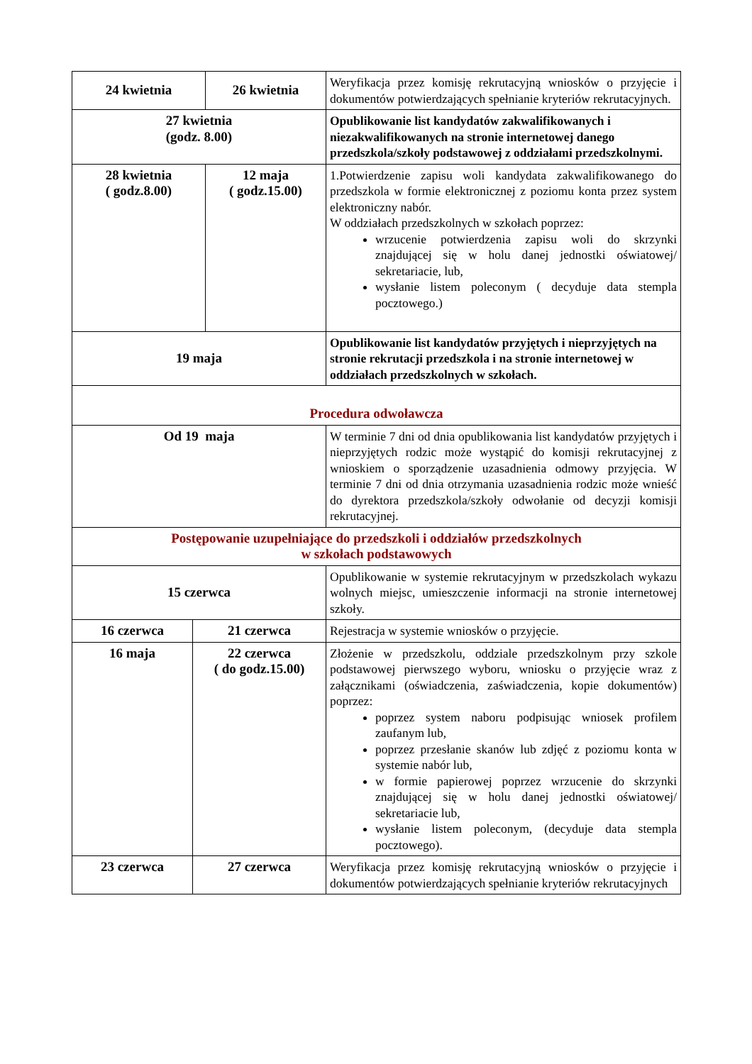| 24 kwietnia | | 26 kwietnia | Weryfikacja przez komisję rekrutacyjną wniosków o przyjęcie i dokumentów potwierdzających spełnianie kryteriów rekrutacyjnych. |
| 27 kwietnia (godz. 8.00) | | | Opublikowanie list kandydatów zakwalifikowanych i niezakwalifikowanych na stronie internetowej danego przedszkola/szkoły podstawowej z oddziałami przedszkolnymi. |
| 28 kwietnia ( godz.8.00) | | 12 maja ( godz.15.00) | 1.Potwierdzenie zapisu woli kandydata zakwalifikowanego do przedszkola w formie elektronicznej z poziomu konta przez system elektroniczny nabór. W oddziałach przedszkolnych w szkołach poprzez: wrzucenie potwierdzenia zapisu woli do skrzynki znajdującej się w holu danej jednostki oświatowej/ sekretariacie, lub, wysłanie listem poleconym ( decyduje data stempla pocztowego.) |
| 19 maja | | | Opublikowanie list kandydatów przyjętych i nieprzyjętych na stronie rekrutacji przedszkola i na stronie internetowej w oddziałach przedszkolnych w szkołach. |
| Procedura odwoławcza | | | |
| Od 19 maja | | | W terminie 7 dni od dnia opublikowania list kandydatów przyjętych i nieprzyjętych rodzic może wystąpić do komisji rekrutacyjnej z wnioskiem o sporządzenie uzasadnienia odmowy przyjęcia. W terminie 7 dni od dnia otrzymania uzasadnienia rodzic może wnieść do dyrektora przedszkola/szkoły odwołanie od decyzji komisji rekrutacyjnej. |
| Postępowanie uzupełniające do przedszkoli i oddziałów przedszkolnych w szkołach podstawowych | | | |
| 15 czerwca | | | Opublikowanie w systemie rekrutacyjnym w przedszkolach wykazu wolnych miejsc, umieszczenie informacji na stronie internetowej szkoły. |
| 16 czerwca | 21 czerwca | | Rejestracja w systemie wniosków o przyjęcie. |
| 16 maja | 22 czerwca ( do godz.15.00) | | Złożenie w przedszkolu, oddziale przedszkolnym przy szkole podstawowej pierwszego wyboru, wniosku o przyjęcie wraz z załącznikami (oświadczenia, zaświadczenia, kopie dokumentów) poprzez: poprzez system naboru podpisując wniosek profilem zaufanym lub, poprzez przesłanie skanów lub zdjęć z poziomu konta w systemie nabór lub, w formie papierowej poprzez wrzucenie do skrzynki znajdującej się w holu danej jednostki oświatowej/ sekretariacie lub, wysłanie listem poleconym, (decyduje data stempla pocztowego). |
| 23 czerwca | 27 czerwca | | Weryfikacja przez komisję rekrutacyjną wniosków o przyjęcie i dokumentów potwierdzających spełnianie kryteriów rekrutacyjnych |